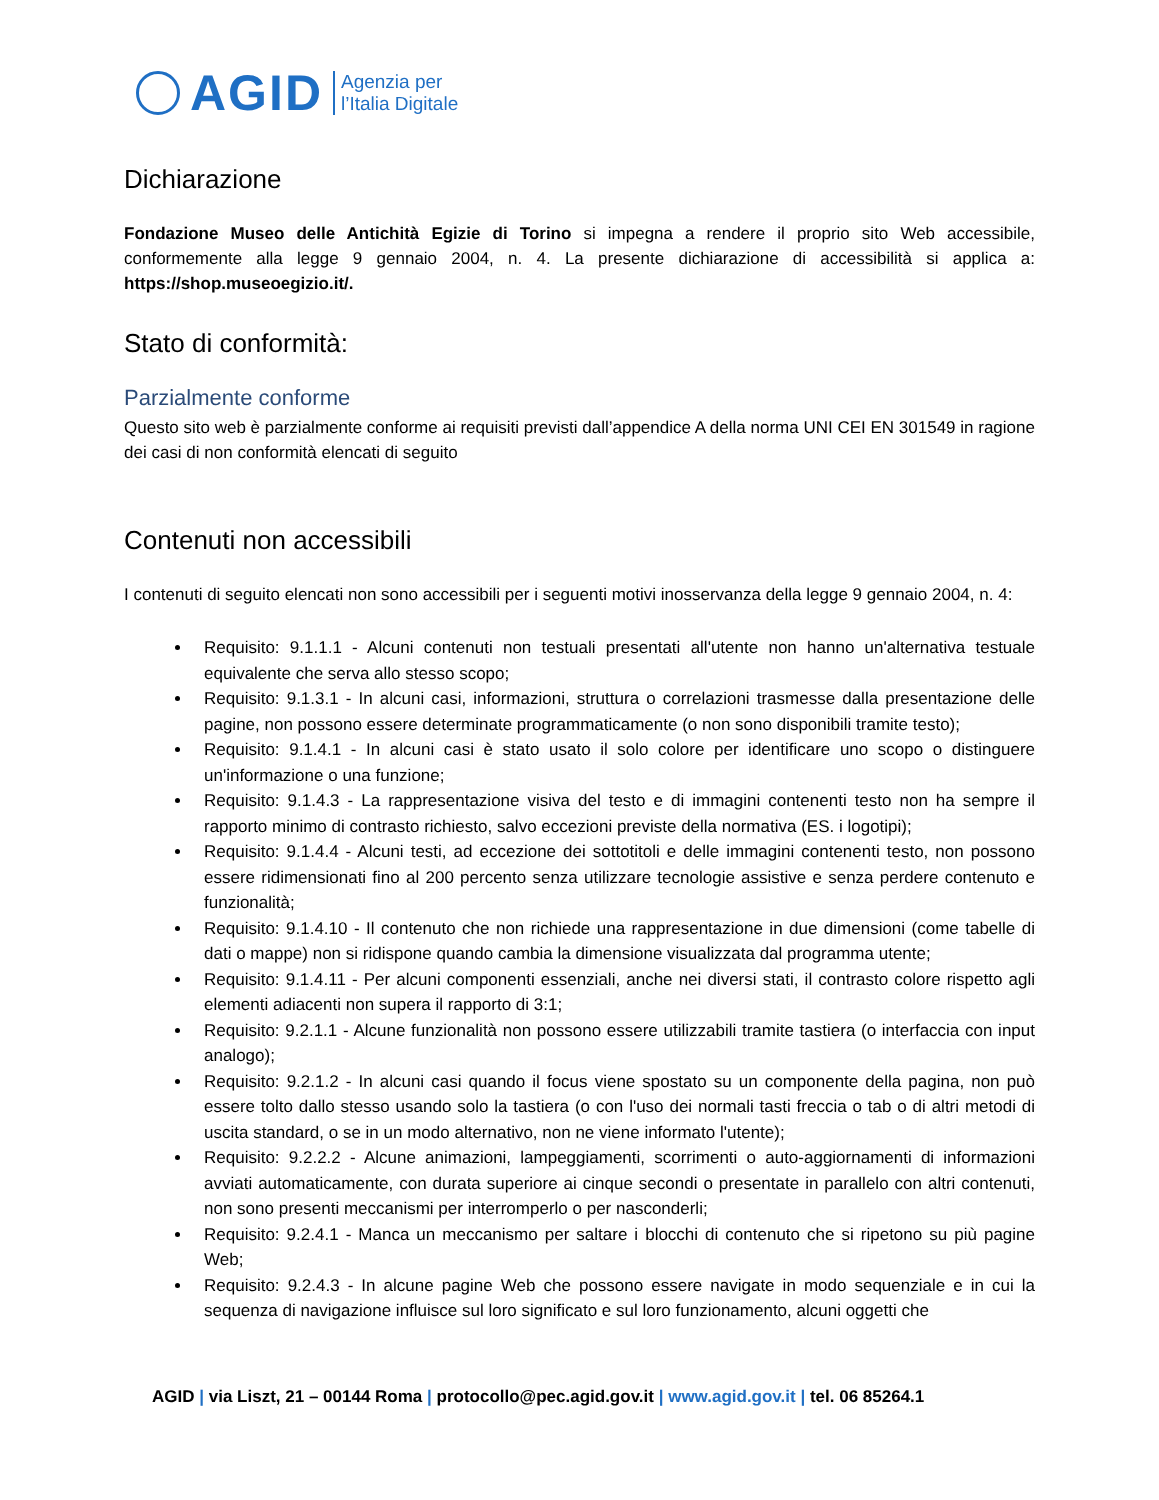AGID Agenzia per
l’Italia Digitale
Dichiarazione
Fondazione Museo delle Antichità Egizie di Torino si impegna a rendere il proprio sito Web accessibile, conformemente alla legge 9 gennaio 2004, n. 4. La presente dichiarazione di accessibilità si applica a: https://shop.museoegizio.it/.
Stato di conformità:
Parzialmente conforme
Questo sito web è parzialmente conforme ai requisiti previsti dall’appendice A della norma UNI CEI EN 301549 in ragione dei casi di non conformità elencati di seguito
Contenuti non accessibili
I contenuti di seguito elencati non sono accessibili per i seguenti motivi inosservanza della legge 9 gennaio 2004, n. 4:
Requisito: 9.1.1.1 - Alcuni contenuti non testuali presentati all'utente non hanno un'alternativa testuale equivalente che serva allo stesso scopo;
Requisito: 9.1.3.1 - In alcuni casi, informazioni, struttura o correlazioni trasmesse dalla presentazione delle pagine, non possono essere determinate programmaticamente (o non sono disponibili tramite testo);
Requisito: 9.1.4.1 - In alcuni casi è stato usato il solo colore per identificare uno scopo o distinguere un'informazione o una funzione;
Requisito: 9.1.4.3 - La rappresentazione visiva del testo e di immagini contenenti testo non ha sempre il rapporto minimo di contrasto richiesto, salvo eccezioni previste della normativa (ES. i logotipi);
Requisito: 9.1.4.4 - Alcuni testi, ad eccezione dei sottotitoli e delle immagini contenenti testo, non possono essere ridimensionati fino al 200 percento senza utilizzare tecnologie assistive e senza perdere contenuto e funzionalità;
Requisito: 9.1.4.10 - Il contenuto che non richiede una rappresentazione in due dimensioni (come tabelle di dati o mappe) non si ridispone quando cambia la dimensione visualizzata dal programma utente;
Requisito: 9.1.4.11 - Per alcuni componenti essenziali, anche nei diversi stati, il contrasto colore rispetto agli elementi adiacenti non supera il rapporto di 3:1;
Requisito: 9.2.1.1 - Alcune funzionalità non possono essere utilizzabili tramite tastiera (o interfaccia con input analogo);
Requisito: 9.2.1.2 - In alcuni casi quando il focus viene spostato su un componente della pagina, non può essere tolto dallo stesso usando solo la tastiera (o con l'uso dei normali tasti freccia o tab o di altri metodi di uscita standard, o se in un modo alternativo, non ne viene informato l'utente);
Requisito: 9.2.2.2 - Alcune animazioni, lampeggiamenti, scorrimenti o auto-aggiornamenti di informazioni avviati automaticamente, con durata superiore ai cinque secondi o presentate in parallelo con altri contenuti, non sono presenti meccanismi per interromperlo o per nasconderli;
Requisito: 9.2.4.1 - Manca un meccanismo per saltare i blocchi di contenuto che si ripetono su più pagine Web;
Requisito: 9.2.4.3 - In alcune pagine Web che possono essere navigate in modo sequenziale e in cui la sequenza di navigazione influisce sul loro significato e sul loro funzionamento, alcuni oggetti che
AGID | via Liszt, 21 – 00144 Roma | protocollo@pec.agid.gov.it | www.agid.gov.it | tel. 06 85264.1